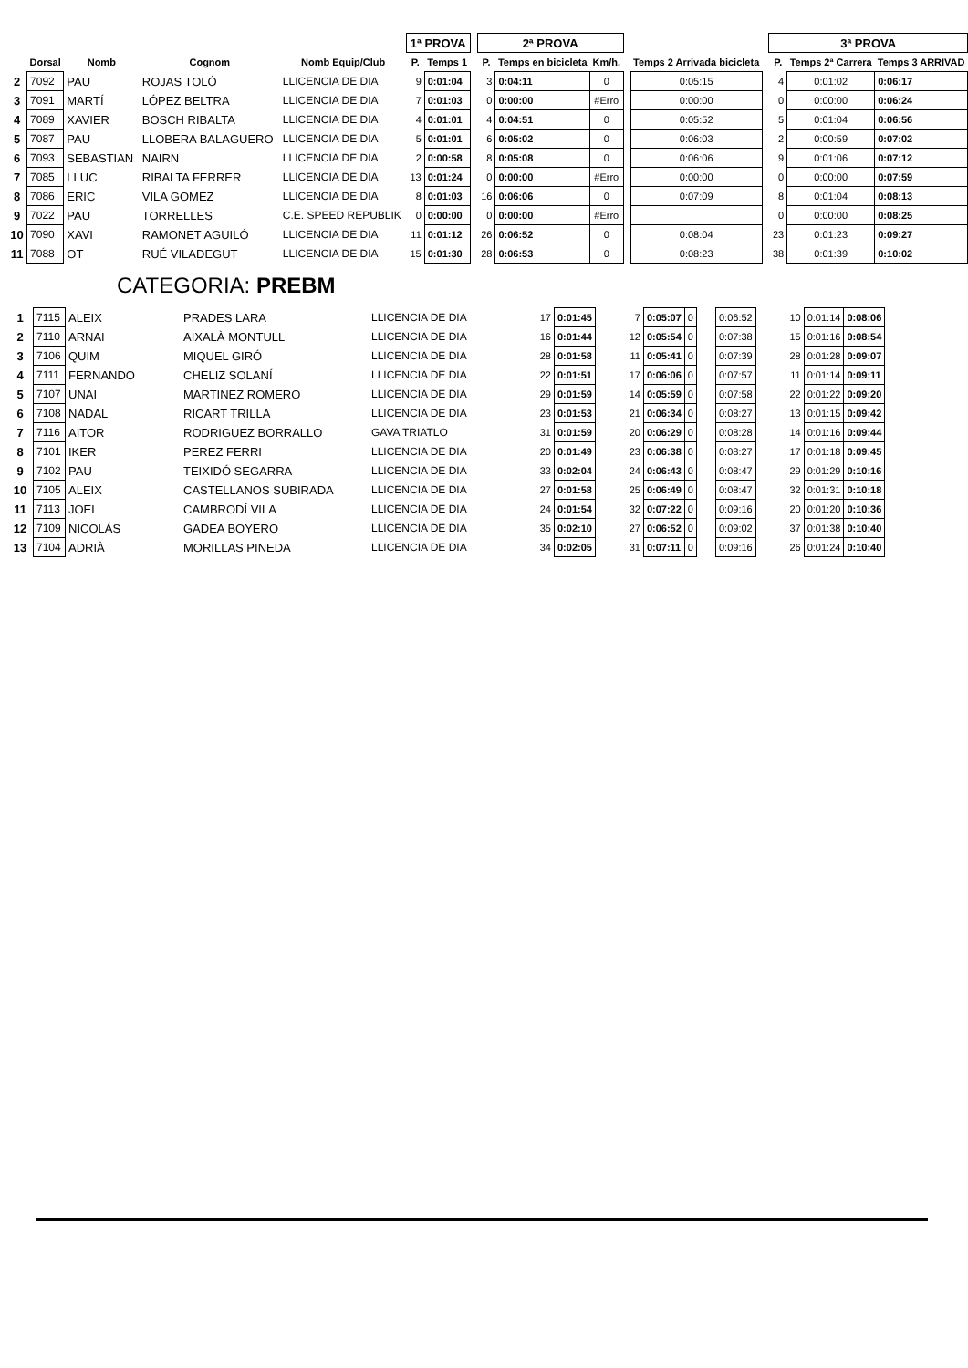| | | | | | 1ª PROVA | | | 2ª PROVA | | | | | | 3ª PROVA | | |
| --- | --- | --- | --- | --- | --- | --- | --- | --- | --- | --- | --- | --- | --- | --- | --- | --- |
| | Dorsal | Nomb | Cognom | Nomb Equip/Club | P. | Temps 1 | | P. | Temps en bicicleta | Km/h. | | Temps 2 Arrivada bicicleta | | P. | Temps 2ª Carrera | Temps 3 ARRIVAD |
| 2 | 7092 | PAU | ROJAS TOLÓ | LLICENCIA DE DIA | 9 | 0:01:04 | | 3 | 0:04:11 | 0 | | 0:05:15 | | 4 | 0:01:02 | 0:06:17 |
| 3 | 7091 | MARTÍ | LÓPEZ BELTRA | LLICENCIA DE DIA | 7 | 0:01:03 | | 0 | 0:00:00 | #Erro | | 0:00:00 | | 0 | 0:00:00 | 0:06:24 |
| 4 | 7089 | XAVIER | BOSCH RIBALTA | LLICENCIA DE DIA | 4 | 0:01:01 | | 4 | 0:04:51 | 0 | | 0:05:52 | | 5 | 0:01:04 | 0:06:56 |
| 5 | 7087 | PAU | LLOBERA BALAGUERO | LLICENCIA DE DIA | 5 | 0:01:01 | | 6 | 0:05:02 | 0 | | 0:06:03 | | 2 | 0:00:59 | 0:07:02 |
| 6 | 7093 | SEBASTIAN | NAIRN | LLICENCIA DE DIA | 2 | 0:00:58 | | 8 | 0:05:08 | 0 | | 0:06:06 | | 9 | 0:01:06 | 0:07:12 |
| 7 | 7085 | LLUC | RIBALTA FERRER | LLICENCIA DE DIA | 13 | 0:01:24 | | 0 | 0:00:00 | #Erro | | 0:00:00 | | 0 | 0:00:00 | 0:07:59 |
| 8 | 7086 | ERIC | VILA GOMEZ | LLICENCIA DE DIA | 8 | 0:01:03 | | 16 | 0:06:06 | 0 | | 0:07:09 | | 8 | 0:01:04 | 0:08:13 |
| 9 | 7022 | PAU | TORRELLES | C.E. SPEED REPUBLIK | 0 | 0:00:00 | | 0 | 0:00:00 | #Erro | | | | 0 | 0:00:00 | 0:08:25 |
| 10 | 7090 | XAVI | RAMONET AGUILÓ | LLICENCIA DE DIA | 11 | 0:01:12 | | 26 | 0:06:52 | 0 | | 0:08:04 | | 23 | 0:01:23 | 0:09:27 |
| 11 | 7088 | OT | RUÉ VILADEGUT | LLICENCIA DE DIA | 15 | 0:01:30 | | 28 | 0:06:53 | 0 | | 0:08:23 | | 38 | 0:01:39 | 0:10:02 |
CATEGORIA: PREBM
| 1 | 7115 | ALEIX | PRADES LARA | LLICENCIA DE DIA | 17 | 0:01:45 | | 7 | 0:05:07 | 0 | | 0:06:52 | | 10 | 0:01:14 | 0:08:06 |
| 2 | 7110 | ARNAI | AIXALÀ MONTULL | LLICENCIA DE DIA | 16 | 0:01:44 | | 12 | 0:05:54 | 0 | | 0:07:38 | | 15 | 0:01:16 | 0:08:54 |
| 3 | 7106 | QUIM | MIQUEL GIRÓ | LLICENCIA DE DIA | 28 | 0:01:58 | | 11 | 0:05:41 | 0 | | 0:07:39 | | 28 | 0:01:28 | 0:09:07 |
| 4 | 7111 | FERNANDO | CHELIZ SOLANÍ | LLICENCIA DE DIA | 22 | 0:01:51 | | 17 | 0:06:06 | 0 | | 0:07:57 | | 11 | 0:01:14 | 0:09:11 |
| 5 | 7107 | UNAI | MARTINEZ ROMERO | LLICENCIA DE DIA | 29 | 0:01:59 | | 14 | 0:05:59 | 0 | | 0:07:58 | | 22 | 0:01:22 | 0:09:20 |
| 6 | 7108 | NADAL | RICART TRILLA | LLICENCIA DE DIA | 23 | 0:01:53 | | 21 | 0:06:34 | 0 | | 0:08:27 | | 13 | 0:01:15 | 0:09:42 |
| 7 | 7116 | AITOR | RODRIGUEZ BORRALLO | GAVA TRIATLO | 31 | 0:01:59 | | 20 | 0:06:29 | 0 | | 0:08:28 | | 14 | 0:01:16 | 0:09:44 |
| 8 | 7101 | IKER | PEREZ FERRI | LLICENCIA DE DIA | 20 | 0:01:49 | | 23 | 0:06:38 | 0 | | 0:08:27 | | 17 | 0:01:18 | 0:09:45 |
| 9 | 7102 | PAU | TEIXIDÓ SEGARRA | LLICENCIA DE DIA | 33 | 0:02:04 | | 24 | 0:06:43 | 0 | | 0:08:47 | | 29 | 0:01:29 | 0:10:16 |
| 10 | 7105 | ALEIX | CASTELLANOS SUBIRADA | LLICENCIA DE DIA | 27 | 0:01:58 | | 25 | 0:06:49 | 0 | | 0:08:47 | | 32 | 0:01:31 | 0:10:18 |
| 11 | 7113 | JOEL | CAMBRODÍ VILA | LLICENCIA DE DIA | 24 | 0:01:54 | | 32 | 0:07:22 | 0 | | 0:09:16 | | 20 | 0:01:20 | 0:10:36 |
| 12 | 7109 | NICOLÁS | GADEA BOYERO | LLICENCIA DE DIA | 35 | 0:02:10 | | 27 | 0:06:52 | 0 | | 0:09:02 | | 37 | 0:01:38 | 0:10:40 |
| 13 | 7104 | ADRIÀ | MORILLAS PINEDA | LLICENCIA DE DIA | 34 | 0:02:05 | | 31 | 0:07:11 | 0 | | 0:09:16 | | 26 | 0:01:24 | 0:10:40 |